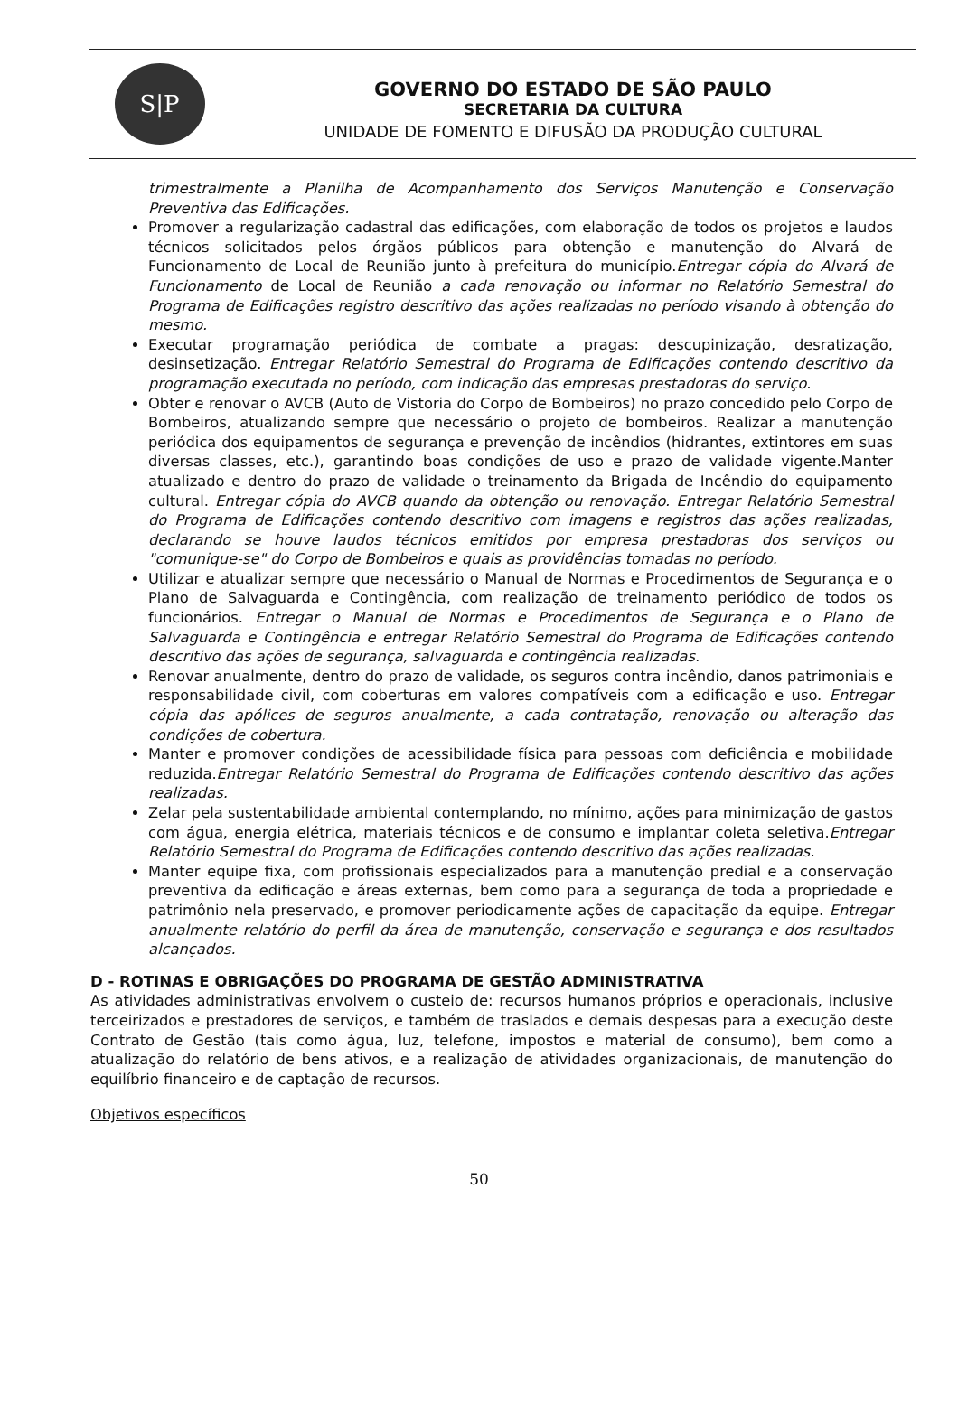S|P
GOVERNO DO ESTADO DE SÃO PAULO
SECRETARIA DA CULTURA
UNIDADE DE FOMENTO E DIFUSÃO DA PRODUÇÃO CULTURAL
trimestralmente a Planilha de Acompanhamento dos Serviços Manutenção e Conservação Preventiva das Edificações.
Promover a regularização cadastral das edificações, com elaboração de todos os projetos e laudos técnicos solicitados pelos órgãos públicos para obtenção e manutenção do Alvará de Funcionamento de Local de Reunião junto à prefeitura do município.Entregar cópia do Alvará de Funcionamento de Local de Reunião a cada renovação ou informar no Relatório Semestral do Programa de Edificações registro descritivo das ações realizadas no período visando à obtenção do mesmo.
Executar programação periódica de combate a pragas: descupinização, desratização, desinsetização. Entregar Relatório Semestral do Programa de Edificações contendo descritivo da programação executada no período, com indicação das empresas prestadoras do serviço.
Obter e renovar o AVCB (Auto de Vistoria do Corpo de Bombeiros) no prazo concedido pelo Corpo de Bombeiros, atualizando sempre que necessário o projeto de bombeiros. Realizar a manutenção periódica dos equipamentos de segurança e prevenção de incêndios (hidrantes, extintores em suas diversas classes, etc.), garantindo boas condições de uso e prazo de validade vigente.Manter atualizado e dentro do prazo de validade o treinamento da Brigada de Incêndio do equipamento cultural. Entregar cópia do AVCB quando da obtenção ou renovação. Entregar Relatório Semestral do Programa de Edificações contendo descritivo com imagens e registros das ações realizadas, declarando se houve laudos técnicos emitidos por empresa prestadoras dos serviços ou "comunique-se" do Corpo de Bombeiros e quais as providências tomadas no período.
Utilizar e atualizar sempre que necessário o Manual de Normas e Procedimentos de Segurança e o Plano de Salvaguarda e Contingência, com realização de treinamento periódico de todos os funcionários. Entregar o Manual de Normas e Procedimentos de Segurança e o Plano de Salvaguarda e Contingência e entregar Relatório Semestral do Programa de Edificações contendo descritivo das ações de segurança, salvaguarda e contingência realizadas.
Renovar anualmente, dentro do prazo de validade, os seguros contra incêndio, danos patrimoniais e responsabilidade civil, com coberturas em valores compatíveis com a edificação e uso. Entregar cópia das apólices de seguros anualmente, a cada contratação, renovação ou alteração das condições de cobertura.
Manter e promover condições de acessibilidade física para pessoas com deficiência e mobilidade reduzida.Entregar Relatório Semestral do Programa de Edificações contendo descritivo das ações realizadas.
Zelar pela sustentabilidade ambiental contemplando, no mínimo, ações para minimização de gastos com água, energia elétrica, materiais técnicos e de consumo e implantar coleta seletiva.Entregar Relatório Semestral do Programa de Edificações contendo descritivo das ações realizadas.
Manter equipe fixa, com profissionais especializados para a manutenção predial e a conservação preventiva da edificação e áreas externas, bem como para a segurança de toda a propriedade e patrimônio nela preservado, e promover periodicamente ações de capacitação da equipe. Entregar anualmente relatório do perfil da área de manutenção, conservação e segurança e dos resultados alcançados.
D - ROTINAS E OBRIGAÇÕES DO PROGRAMA DE GESTÃO ADMINISTRATIVA
As atividades administrativas envolvem o custeio de: recursos humanos próprios e operacionais, inclusive terceirizados e prestadores de serviços, e também de traslados e demais despesas para a execução deste Contrato de Gestão (tais como água, luz, telefone, impostos e material de consumo), bem como a atualização do relatório de bens ativos, e a realização de atividades organizacionais, de manutenção do equilíbrio financeiro e de captação de recursos.
Objetivos específicos
50